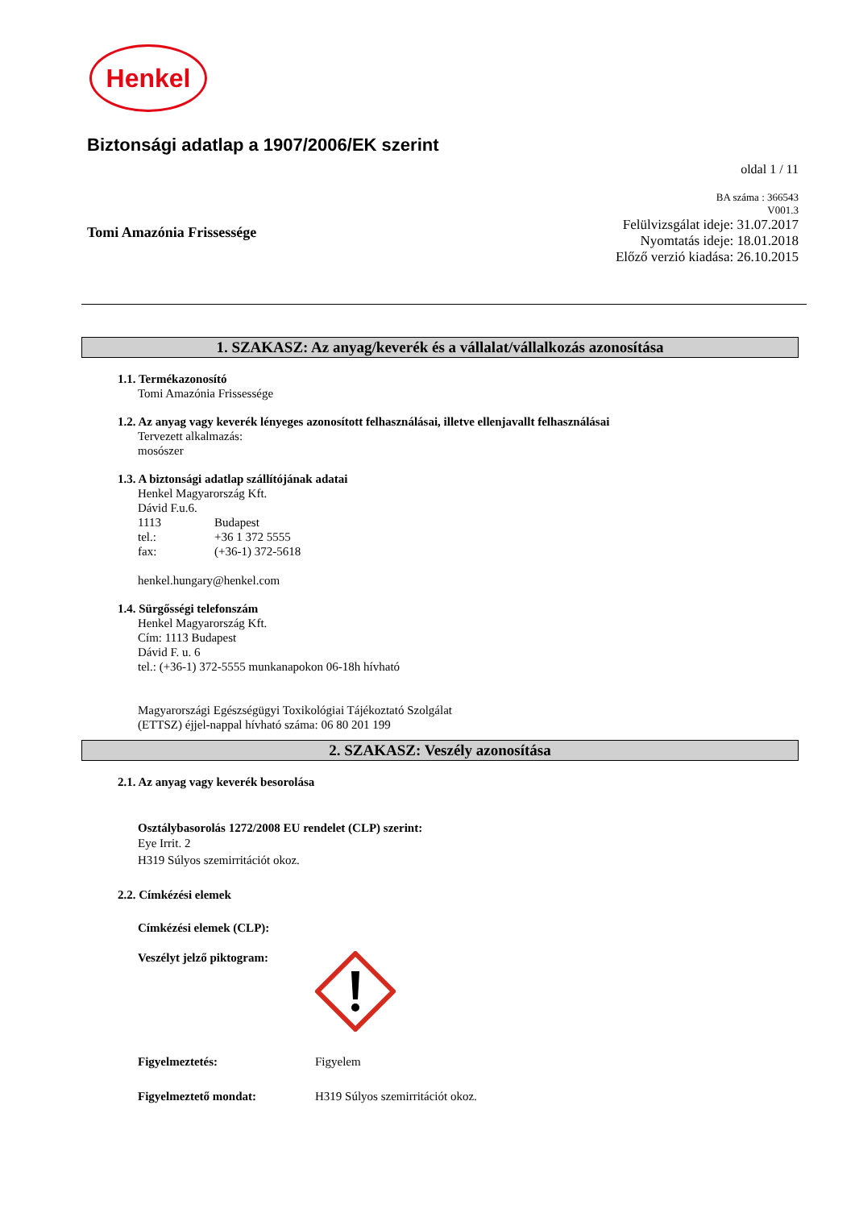Henkel
Biztonsági adatlap a 1907/2006/EK szerint
oldal 1 / 11
Tomi Amazónia Frissessége
BA száma : 366543
V001.3
Felülvizsgálat ideje: 31.07.2017
Nyomtatás ideje: 18.01.2018
Előző verzió kiadása: 26.10.2015
1. SZAKASZ: Az anyag/keverék és a vállalat/vállalkozás azonosítása
1.1. Termékazonosító
Tomi Amazónia Frissessége
1.2. Az anyag vagy keverék lényeges azonosított felhasználásai, illetve ellenjavallt felhasználásai
Tervezett alkalmazás:
mosószer
1.3. A biztonsági adatlap szállítójának adatai
Henkel Magyarország Kft.
Dávid F.u.6.
1113 Budapest
tel.: +36 1 372 5555
fax: (+36-1) 372-5618
henkel.hungary@henkel.com
1.4. Sürgősségi telefonszám
Henkel Magyarország Kft.
Cím: 1113 Budapest
Dávid F. u. 6
tel.: (+36-1) 372-5555 munkanapokon 06-18h hívható
Magyarországi Egészségügyi Toxikológiai Tájékoztató Szolgálat
(ETTSZ) éjjel-nappal hívható száma: 06 80 201 199
2. SZAKASZ: Veszély azonosítása
2.1. Az anyag vagy keverék besorolása
Osztálybasorolás 1272/2008 EU rendelet (CLP) szerint:
Eye Irrit. 2
H319 Súlyos szemirritációt okoz.
2.2. Címkézési elemek
Címkézési elemek (CLP):
Veszélyt jelző piktogram:
Figyelmeztetés: Figyelem
Figyelmeztető mondat: H319 Súlyos szemirritációt okoz.